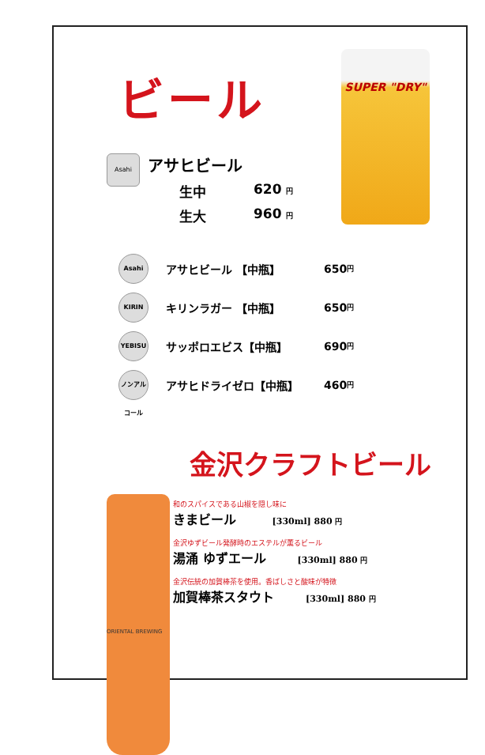SUPER "DRY"
ビール
Asahi
アサヒビール
生中 620 円
生大 960 円
Asahi
アサヒビール 【中瓶】 650 円
KIRIN
キリンラガー 【中瓶】 650 円
YEBISU
サッポロエビス【中瓶】 690 円
ノンアルコール
アサヒドライゼロ【中瓶】 460 円
金沢クラフトビール
ORIENTAL BREWING
和のスパイスである山椒を隠し味に
きまビール [330ml] 880 円
金沢ゆずビール発酵時のエステルが薫るビール
湯涌 ゆずエール [330ml] 880 円
金沢伝統の加賀棒茶を使用。香ばしさと酸味が特徴
加賀棒茶スタウト [330ml] 880 円